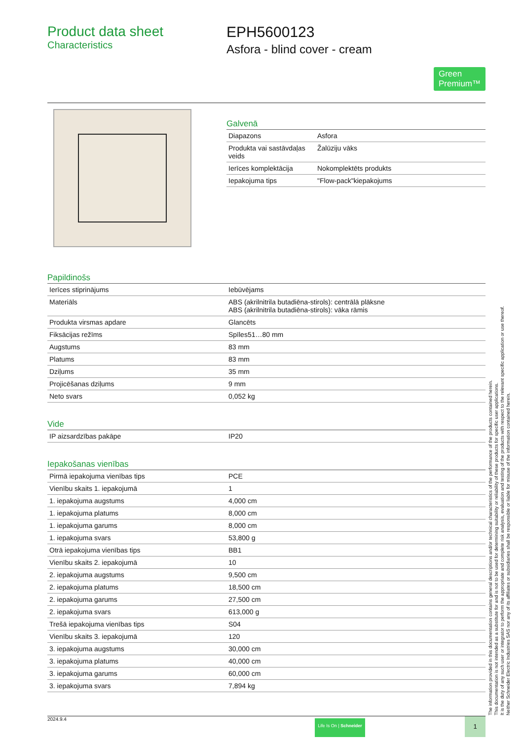Product data sheet
Characteristics
EPH5600123
Asfora - blind cover - cream
Green
Premium™
Galvenā
| Diapazons | Asfora |
| Produkta vai sastāvdaļas veids | Žalūziju vāks |
| Ierīces komplektācija | Nokomplektēts produkts |
| Iepakojuma tips | "Flow-pack"kiepakojums |
Papildinošs
| Ierīces stiprinājums | Iebūvējams |
| Materiāls | ABS (akrilnitrila butadiēna-stirols): centrālā plāksne ABS (akrilnitrila butadiēna-stirols): vāka rāmis |
| Produkta virsmas apdare | Glancēts |
| Fiksācijas režīms | Spīles51…80 mm |
| Augstums | 83 mm |
| Platums | 83 mm |
| Dziļums | 35 mm |
| Projicēšanas dziļums | 9 mm |
| Neto svars | 0,052 kg |
Vide
| IP aizsardzības pakāpe | IP20 |
Iepakošanas vienības
| Pirmā iepakojuma vienības tips | PCE |
| Vienību skaits 1. iepakojumā | 1 |
| 1. iepakojuma augstums | 4,000 cm |
| 1. iepakojuma platums | 8,000 cm |
| 1. iepakojuma garums | 8,000 cm |
| 1. iepakojuma svars | 53,800 g |
| Otrā iepakojuma vienības tips | BB1 |
| Vienību skaits 2. iepakojumā | 10 |
| 2. iepakojuma augstums | 9,500 cm |
| 2. iepakojuma platums | 18,500 cm |
| 2. iepakojuma garums | 27,500 cm |
| 2. iepakojuma svars | 613,000 g |
| Trešā iepakojuma vienības tips | S04 |
| Vienību skaits 3. iepakojumā | 120 |
| 3. iepakojuma augstums | 30,000 cm |
| 3. iepakojuma platums | 40,000 cm |
| 3. iepakojuma garums | 60,000 cm |
| 3. iepakojuma svars | 7,894 kg |
2024.9.4
Life Is On | Schneider
1
The information provided in this documentation contains general descriptions and/or technical characteristics of the performance of the products contained herein.
This documentation is not intended as a substitute for and is not to be used for determining suitability or reliability of these products for specific user applications.
It is the duty of any such user or integrator to perform the appropriate and complete risk analysis, evaluation and testing of the products with respect to the relevant specific application or use thereof.
Neither Schneider Electric Industries SAS nor any of its affiliates or subsidiaries shall be responsible or liable for misuse of the information contained herein.